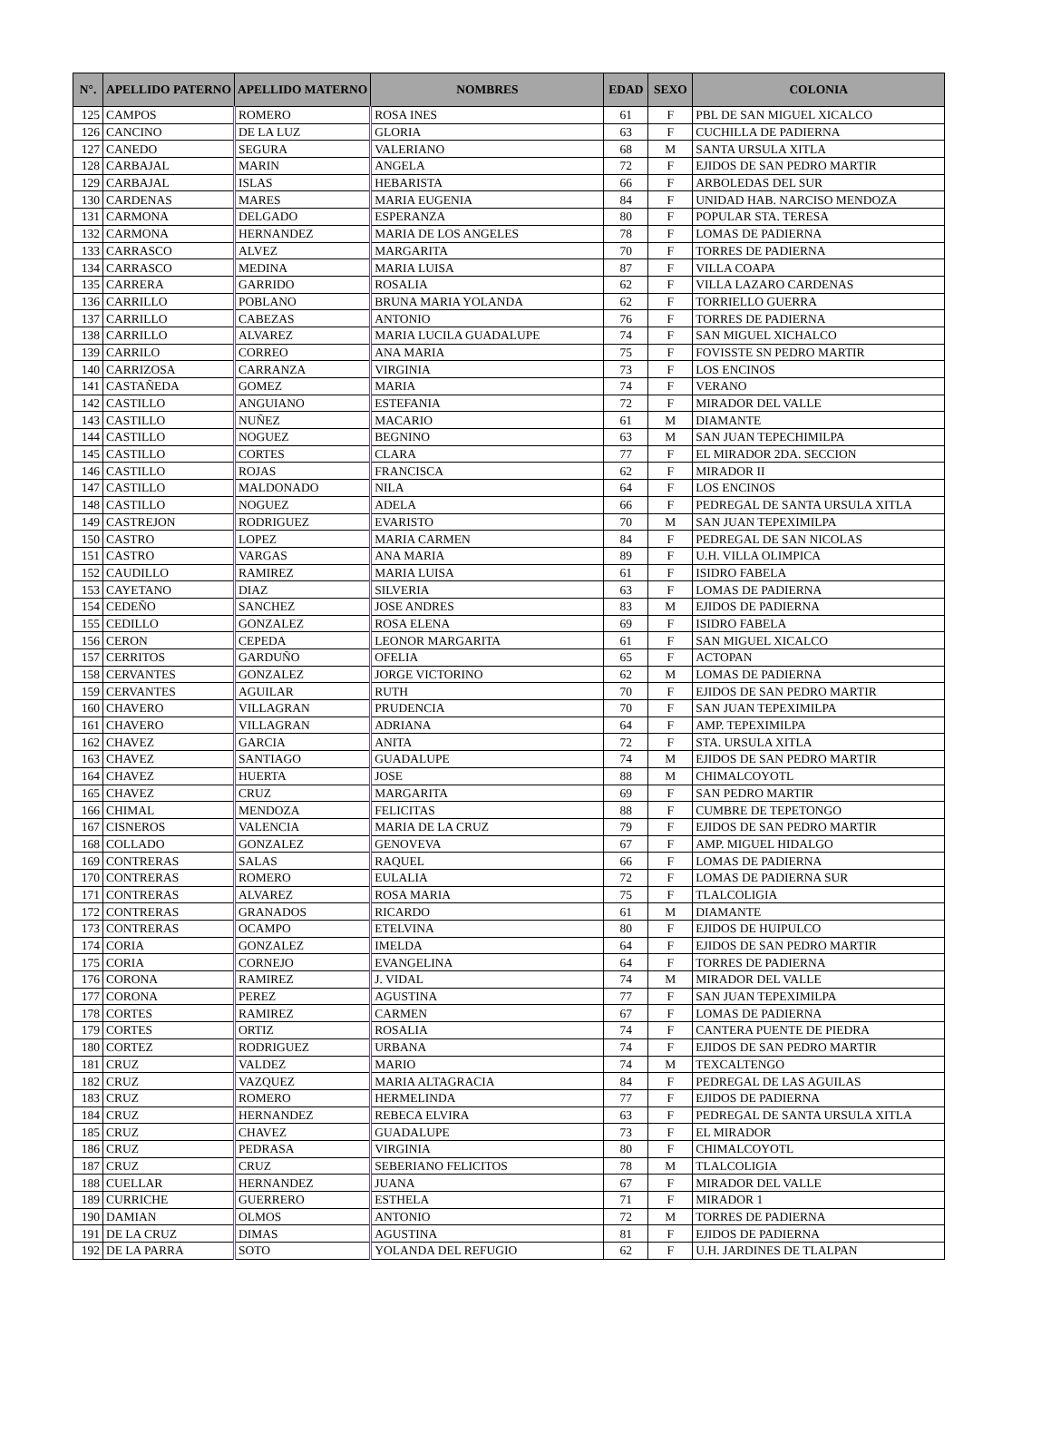| N°. | APELLIDO PATERNO | APELLIDO MATERNO | NOMBRES | EDAD | SEXO | COLONIA |
| --- | --- | --- | --- | --- | --- | --- |
| 125 | CAMPOS | ROMERO | ROSA INES | 61 | F | PBL DE SAN MIGUEL XICALCO |
| 126 | CANCINO | DE LA LUZ | GLORIA | 63 | F | CUCHILLA DE PADIERNA |
| 127 | CANEDO | SEGURA | VALERIANO | 68 | M | SANTA URSULA XITLA |
| 128 | CARBAJAL | MARIN | ANGELA | 72 | F | EJIDOS DE SAN PEDRO MARTIR |
| 129 | CARBAJAL | ISLAS | HEBARISTA | 66 | F | ARBOLEDAS DEL SUR |
| 130 | CARDENAS | MARES | MARIA EUGENIA | 84 | F | UNIDAD HAB. NARCISO MENDOZA |
| 131 | CARMONA | DELGADO | ESPERANZA | 80 | F | POPULAR STA. TERESA |
| 132 | CARMONA | HERNANDEZ | MARIA DE LOS ANGELES | 78 | F | LOMAS DE PADIERNA |
| 133 | CARRASCO | ALVEZ | MARGARITA | 70 | F | TORRES DE PADIERNA |
| 134 | CARRASCO | MEDINA | MARIA LUISA | 87 | F | VILLA COAPA |
| 135 | CARRERA | GARRIDO | ROSALIA | 62 | F | VILLA LAZARO CARDENAS |
| 136 | CARRILLO | POBLANO | BRUNA MARIA YOLANDA | 62 | F | TORRIELLO GUERRA |
| 137 | CARRILLO | CABEZAS | ANTONIO | 76 | F | TORRES DE PADIERNA |
| 138 | CARRILLO | ALVAREZ | MARIA LUCILA GUADALUPE | 74 | F | SAN MIGUEL XICHALCO |
| 139 | CARRILO | CORREO | ANA MARIA | 75 | F | FOVISSTE SN PEDRO MARTIR |
| 140 | CARRIZOSA | CARRANZA | VIRGINIA | 73 | F | LOS ENCINOS |
| 141 | CASTAÑEDA | GOMEZ | MARIA | 74 | F | VERANO |
| 142 | CASTILLO | ANGUIANO | ESTEFANIA | 72 | F | MIRADOR DEL VALLE |
| 143 | CASTILLO | NUÑEZ | MACARIO | 61 | M | DIAMANTE |
| 144 | CASTILLO | NOGUEZ | BEGNINO | 63 | M | SAN JUAN TEPECHIMILPA |
| 145 | CASTILLO | CORTES | CLARA | 77 | F | EL MIRADOR 2DA. SECCION |
| 146 | CASTILLO | ROJAS | FRANCISCA | 62 | F | MIRADOR II |
| 147 | CASTILLO | MALDONADO | NILA | 64 | F | LOS ENCINOS |
| 148 | CASTILLO | NOGUEZ | ADELA | 66 | F | PEDREGAL DE SANTA URSULA XITLA |
| 149 | CASTREJON | RODRIGUEZ | EVARISTO | 70 | M | SAN JUAN TEPEXIMILPA |
| 150 | CASTRO | LOPEZ | MARIA CARMEN | 84 | F | PEDREGAL DE SAN NICOLAS |
| 151 | CASTRO | VARGAS | ANA MARIA | 89 | F | U.H. VILLA OLIMPICA |
| 152 | CAUDILLO | RAMIREZ | MARIA LUISA | 61 | F | ISIDRO FABELA |
| 153 | CAYETANO | DIAZ | SILVERIA | 63 | F | LOMAS DE PADIERNA |
| 154 | CEDEÑO | SANCHEZ | JOSE ANDRES | 83 | M | EJIDOS DE PADIERNA |
| 155 | CEDILLO | GONZALEZ | ROSA ELENA | 69 | F | ISIDRO FABELA |
| 156 | CERON | CEPEDA | LEONOR MARGARITA | 61 | F | SAN MIGUEL XICALCO |
| 157 | CERRITOS | GARDUÑO | OFELIA | 65 | F | ACTOPAN |
| 158 | CERVANTES | GONZALEZ | JORGE VICTORINO | 62 | M | LOMAS DE PADIERNA |
| 159 | CERVANTES | AGUILAR | RUTH | 70 | F | EJIDOS DE SAN PEDRO MARTIR |
| 160 | CHAVERO | VILLAGRAN | PRUDENCIA | 70 | F | SAN JUAN TEPEXIMILPA |
| 161 | CHAVERO | VILLAGRAN | ADRIANA | 64 | F | AMP. TEPEXIMILPA |
| 162 | CHAVEZ | GARCIA | ANITA | 72 | F | STA. URSULA XITLA |
| 163 | CHAVEZ | SANTIAGO | GUADALUPE | 74 | M | EJIDOS DE SAN PEDRO MARTIR |
| 164 | CHAVEZ | HUERTA | JOSE | 88 | M | CHIMALCOYOTL |
| 165 | CHAVEZ | CRUZ | MARGARITA | 69 | F | SAN PEDRO MARTIR |
| 166 | CHIMAL | MENDOZA | FELICITAS | 88 | F | CUMBRE DE TEPETONGO |
| 167 | CISNEROS | VALENCIA | MARIA DE LA CRUZ | 79 | F | EJIDOS DE SAN PEDRO MARTIR |
| 168 | COLLADO | GONZALEZ | GENOVEVA | 67 | F | AMP. MIGUEL HIDALGO |
| 169 | CONTRERAS | SALAS | RAQUEL | 66 | F | LOMAS DE PADIERNA |
| 170 | CONTRERAS | ROMERO | EULALIA | 72 | F | LOMAS DE PADIERNA SUR |
| 171 | CONTRERAS | ALVAREZ | ROSA MARIA | 75 | F | TLALCOLIGIA |
| 172 | CONTRERAS | GRANADOS | RICARDO | 61 | M | DIAMANTE |
| 173 | CONTRERAS | OCAMPO | ETELVINA | 80 | F | EJIDOS DE HUIPULCO |
| 174 | CORIA | GONZALEZ | IMELDA | 64 | F | EJIDOS DE SAN PEDRO MARTIR |
| 175 | CORIA | CORNEJO | EVANGELINA | 64 | F | TORRES DE PADIERNA |
| 176 | CORONA | RAMIREZ | J. VIDAL | 74 | M | MIRADOR DEL VALLE |
| 177 | CORONA | PEREZ | AGUSTINA | 77 | F | SAN JUAN TEPEXIMILPA |
| 178 | CORTES | RAMIREZ | CARMEN | 67 | F | LOMAS DE PADIERNA |
| 179 | CORTES | ORTIZ | ROSALIA | 74 | F | CANTERA PUENTE DE PIEDRA |
| 180 | CORTEZ | RODRIGUEZ | URBANA | 74 | F | EJIDOS DE SAN PEDRO MARTIR |
| 181 | CRUZ | VALDEZ | MARIO | 74 | M | TEXCALTENGO |
| 182 | CRUZ | VAZQUEZ | MARIA ALTAGRACIA | 84 | F | PEDREGAL DE LAS AGUILAS |
| 183 | CRUZ | ROMERO | HERMELINDA | 77 | F | EJIDOS DE PADIERNA |
| 184 | CRUZ | HERNANDEZ | REBECA ELVIRA | 63 | F | PEDREGAL DE SANTA URSULA XITLA |
| 185 | CRUZ | CHAVEZ | GUADALUPE | 73 | F | EL MIRADOR |
| 186 | CRUZ | PEDRASA | VIRGINIA | 80 | F | CHIMALCOYOTL |
| 187 | CRUZ | CRUZ | SEBERIANO FELICITOS | 78 | M | TLALCOLIGIA |
| 188 | CUELLAR | HERNANDEZ | JUANA | 67 | F | MIRADOR DEL VALLE |
| 189 | CURRICHE | GUERRERO | ESTHELA | 71 | F | MIRADOR 1 |
| 190 | DAMIAN | OLMOS | ANTONIO | 72 | M | TORRES DE PADIERNA |
| 191 | DE LA CRUZ | DIMAS | AGUSTINA | 81 | F | EJIDOS DE PADIERNA |
| 192 | DE LA PARRA | SOTO | YOLANDA DEL REFUGIO | 62 | F | U.H. JARDINES DE TLALPAN |